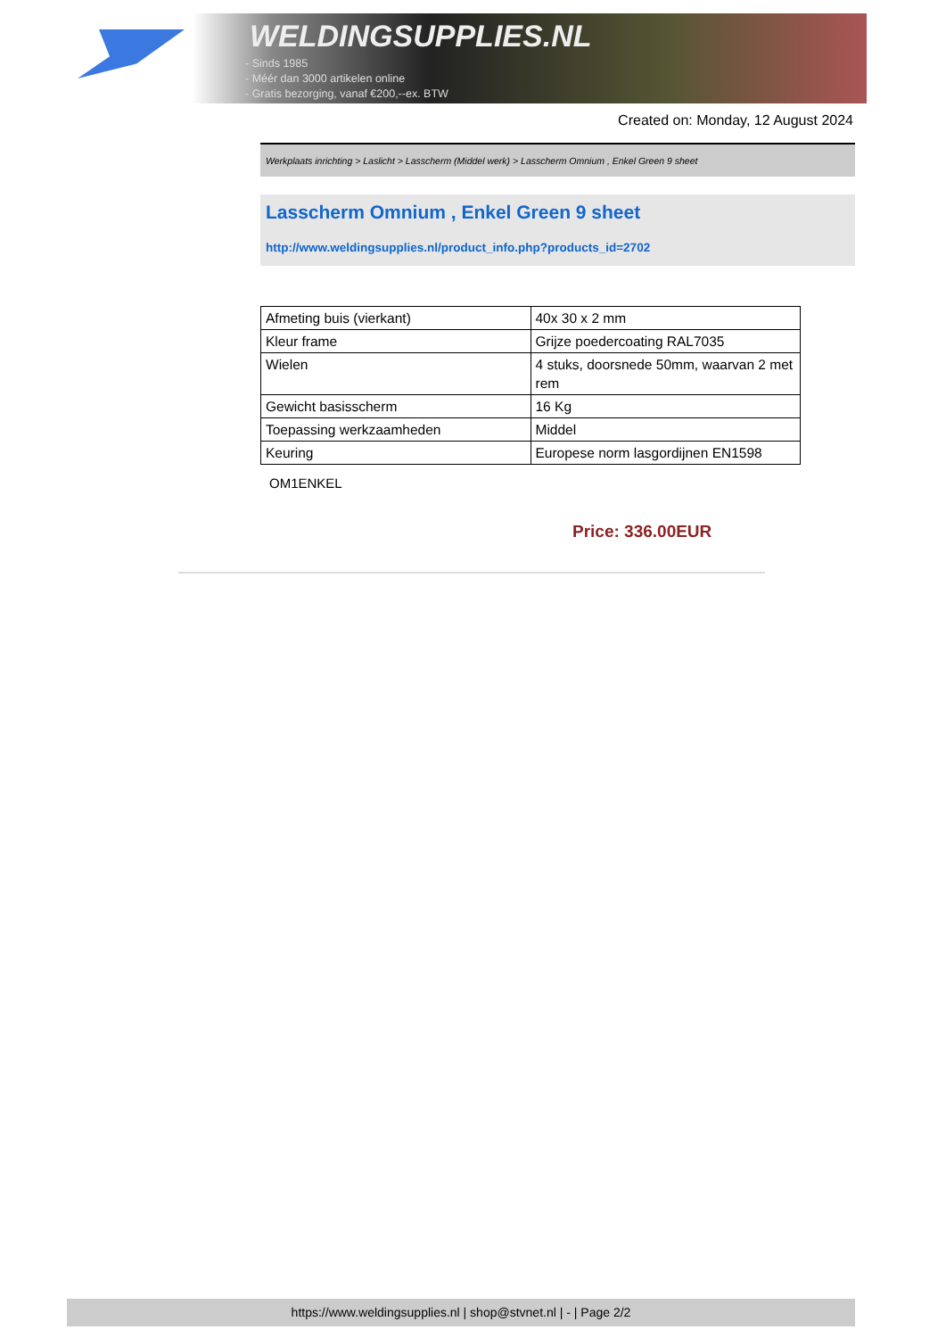WELDINGSUPPLIES.NL
- Sinds 1985
- Méér dan 3000 artikelen online
- Gratis bezorging, vanaf €200,--ex. BTW
Created on: Monday, 12 August 2024
Werkplaats inrichting > Laslicht > Lasscherm (Middel werk) > Lasscherm Omnium , Enkel Green 9 sheet
Lasscherm Omnium , Enkel Green 9 sheet
http://www.weldingsupplies.nl/product_info.php?products_id=2702
| Afmeting buis (vierkant) | 40x 30 x 2 mm |
| Kleur frame | Grijze poedercoating RAL7035 |
| Wielen | 4 stuks, doorsnede 50mm, waarvan 2 met rem |
| Gewicht basisscherm | 16 Kg |
| Toepassing werkzaamheden | Middel |
| Keuring | Europese norm lasgordijnen EN1598 |
OM1ENKEL
Price: 336.00EUR
https://www.weldingsupplies.nl | shop@stvnet.nl | - | Page 2/2